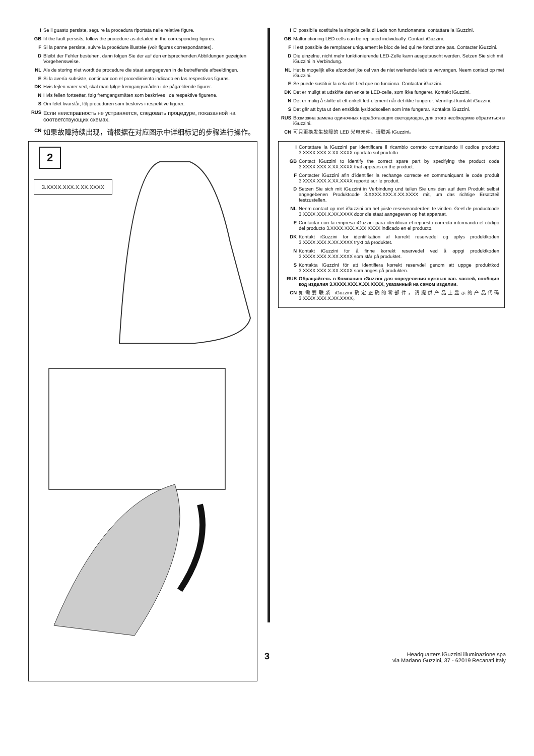I Se il guasto persiste, seguire la procedura riportata nelle relative figure.
GB Iif the fault persists, follow the procedure as detailed in the corresponding figures.
F Si la panne persiste, suivre la procédure illustrée (voir figures correspondantes).
D Bleibt der Fehler bestehen, dann folgen Sie der auf den entsprechenden Abbildungen gezeigten Vorgehensweise.
NL Als de storing niet wordt de procedure die staat aangegeven in de betreffende afbeeldingen.
E Si la avería subsiste, continuar con el procedimiento indicado en las respectivas figuras.
DK Hvis fejlen varer ved, skal man følge fremgangsmåden i de pågældende figurer.
N Hvis feilen fortsetter, følg fremgangsmåten som beskrives i de respektive figurene.
S Om felet kvarstår, följ proceduren som beskrivs i respektive figurer.
RUS Если неисправность не устраняется, следовать процедуре, показанной на соответствующих схемах.
CN 如果故障持续出现，请根据在对应图示中详细标记的步骤进行操作。
2
3.XXXX.XXX.X.XX.XXXX
I E' possibile sostituire la singola cella di Leds non funzionanate, contattare la iGuzzini.
GB Malfunctioning LED cells can be replaced individually. Contact iGuzzini.
F Il est possible de remplacer uniquement le bloc de led qui ne fonctionne pas. Contacter iGuzzini.
D Die einzelne, nicht mehr funktionierende LED-Zelle kann ausgetauscht werden. Setzen Sie sich mit iGuzzini in Verbindung.
NL Het is mogelijk elke afzonderlijke cel van de niet werkende leds te vervangen. Neem contact op met iGuzzini.
E Se puede sustituir la cela del Led que no funciona. Contactar iGuzzini.
DK Det er muligt at udskifte den enkelte LED-celle, som ikke fungerer. Kontakt iGuzzini.
N Det er mulig å skifte ut ett enkelt led-element når det ikke fungerer. Vennligst kontakt iGuzzini.
S Det går att byta ut den enskilda lysidodscellen som inte fungerar. Kontakta iGuzzini.
RUS Возможна замена одиночных неработающих светодиодов, для этого необходимо обратиться в iGuzzini.
CN 可只更换发生故障的 LED 光电元件。请联系 iGuzzini。
I Contattare la iGuzzini per identificare il ricambio corretto comunicando il codice prodotto 3.XXXX.XXX.X.XX.XXXX riportato sul prodotto.
GB Contact iGuzzini to identify the correct spare part by specifying the product code 3.XXXX.XXX.X.XX.XXXX that appears on the product.
F Contacter iGuzzini afin d'identifier la rechange correcte en communiquant le code produit 3.XXXX.XXX.X.XX.XXXX reporté sur le produit.
D Setzen Sie sich mit iGuzzini in Verbindung und teilen Sie uns den auf dem Produkt selbst angegebenen Produktcode 3.XXXX.XXX.X.XX.XXXX mit, um das richtige Ersatzteil festzustellen.
NL Neem contact op met iGuzzini om het juiste reserveonderdeel te vinden. Geef de productcode 3.XXXX.XXX.X.XX.XXXX door die staat aangegeven op het apparaat.
E Contactar con la empresa iGuzzini para identificar el repuesto correcto informando el código del producto 3.XXXX.XXX.X.XX.XXXX indicado en el producto.
DK Kontakt iGuzzini for identifikation af korrekt reservedel og oplys produktkoden 3.XXXX.XXX.X.XX.XXXX trykt på produktet.
N Kontakt iGuzzini for å finne korrekt reservedel ved å oppgi produktkoden 3.XXXX.XXX.X.XX.XXXX som står på produktet.
S Kontakta iGuzzini för att identifiera korrekt reservdel genom att uppge produktkod 3.XXXX.XXX.X.XX.XXXX som anges på produkten.
RUS Обращайтесь в Компанию iGuzzini для определения нужных зап. частей, сообщив код изделия 3.XXXX.XXX.X.XX.XXXX, указанный на самом изделии.
CN 如需要联系 iGuzzini 确定正确的零部件，请提供产品上显示的产品代码 3.XXXX.XXX.X.XX.XXXX。
3 Headquarters iGuzzini illuminazione spa
via Mariano Guzzini, 37 - 62019 Recanati Italy